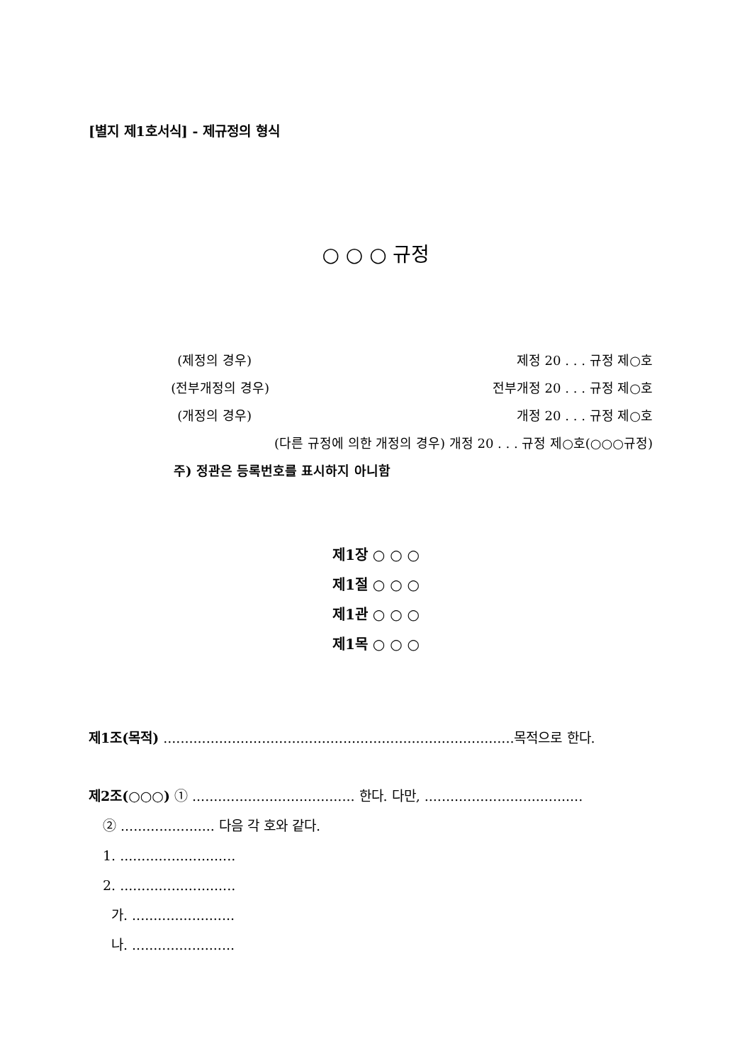[별지 제1호서식] - 제규정의 형식
○ ○ ○ 규정
(제정의 경우) 제정 20 . . . 규정 제○호
(전부개정의 경우) 전부개정 20 . . . 규정 제○호
(개정의 경우) 개정 20 . . . 규정 제○호
(다른 규정에 의한 개정의 경우) 개정 20 . . . 규정 제○호(○○○규정)
주) 정관은 등록번호를 표시하지 아니함
제1장 ○ ○ ○
제1절 ○ ○ ○
제1관 ○ ○ ○
제1목 ○ ○ ○
제1조(목적) ..................................................................................목적으로 한다.
제2조(○○○) ① ...................................... 한다. 다만, .....................................
② ...................... 다음 각 호와 같다.
1. ...........................
2. ...........................
가. ........................
나. ........................